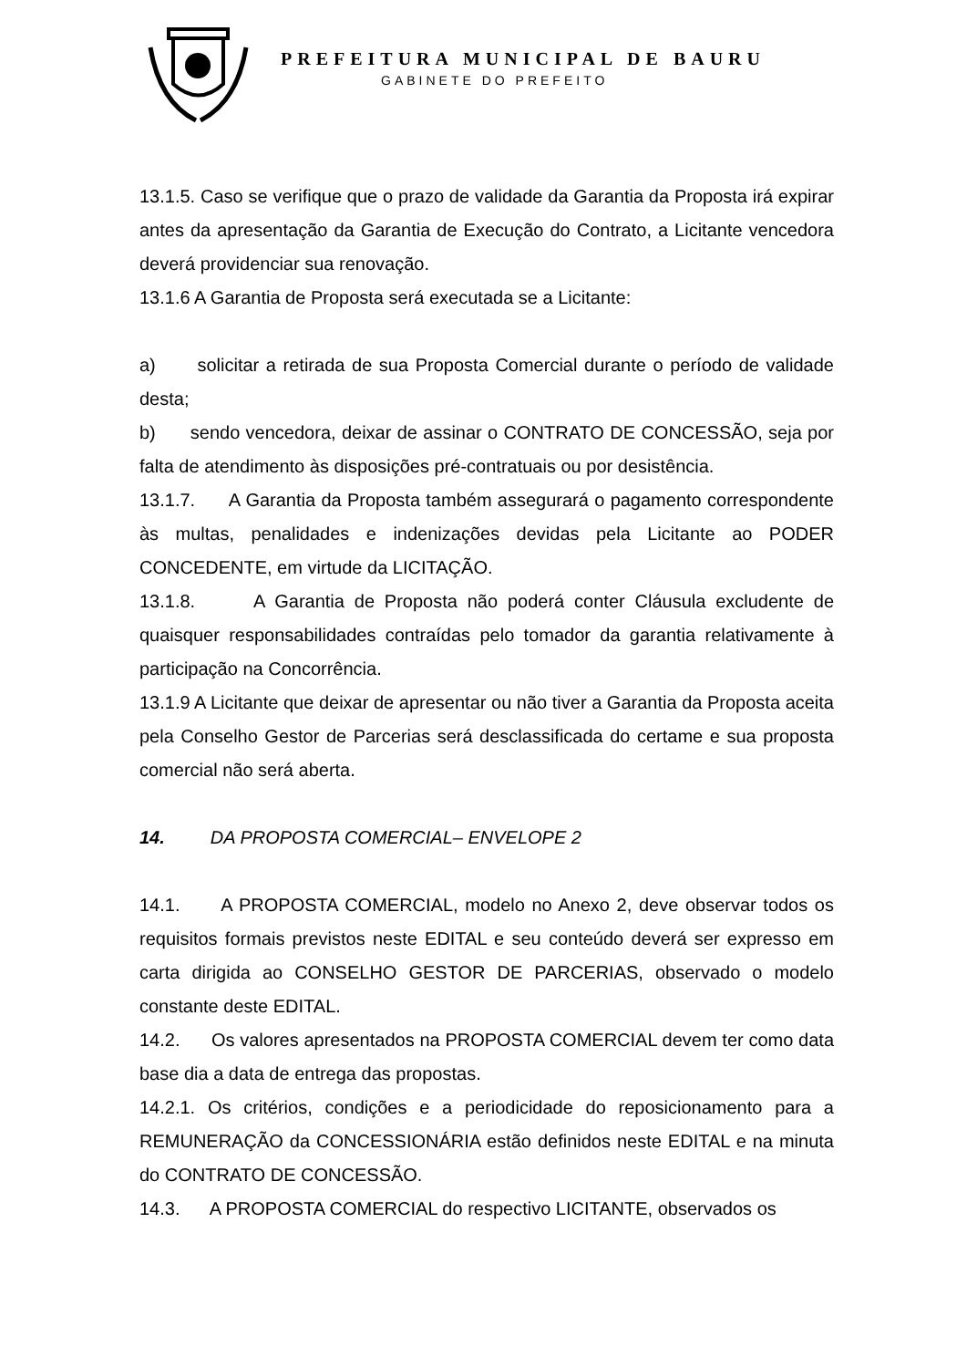PREFEITURA MUNICIPAL DE BAURU
GABINETE DO PREFEITO
13.1.5. Caso se verifique que o prazo de validade da Garantia da Proposta irá expirar antes da apresentação da Garantia de Execução do Contrato, a Licitante vencedora deverá providenciar sua renovação.
13.1.6 A Garantia de Proposta será executada se a Licitante:
a) solicitar a retirada de sua Proposta Comercial durante o período de validade desta;
b) sendo vencedora, deixar de assinar o CONTRATO DE CONCESSÃO, seja por falta de atendimento às disposições pré-contratuais ou por desistência.
13.1.7. A Garantia da Proposta também assegurará o pagamento correspondente às multas, penalidades e indenizações devidas pela Licitante ao PODER CONCEDENTE, em virtude da LICITAÇÃO.
13.1.8. A Garantia de Proposta não poderá conter Cláusula excludente de quaisquer responsabilidades contraídas pelo tomador da garantia relativamente à participação na Concorrência.
13.1.9 A Licitante que deixar de apresentar ou não tiver a Garantia da Proposta aceita pela Conselho Gestor de Parcerias será desclassificada do certame e sua proposta comercial não será aberta.
14. DA PROPOSTA COMERCIAL– ENVELOPE 2
14.1. A PROPOSTA COMERCIAL, modelo no Anexo 2, deve observar todos os requisitos formais previstos neste EDITAL e seu conteúdo deverá ser expresso em carta dirigida ao CONSELHO GESTOR DE PARCERIAS, observado o modelo constante deste EDITAL.
14.2. Os valores apresentados na PROPOSTA COMERCIAL devem ter como data base dia a data de entrega das propostas.
14.2.1. Os critérios, condições e a periodicidade do reposicionamento para a REMUNERAÇÃO da CONCESSIONÁRIA estão definidos neste EDITAL e na minuta do CONTRATO DE CONCESSÃO.
14.3. A PROPOSTA COMERCIAL do respectivo LICITANTE, observados os